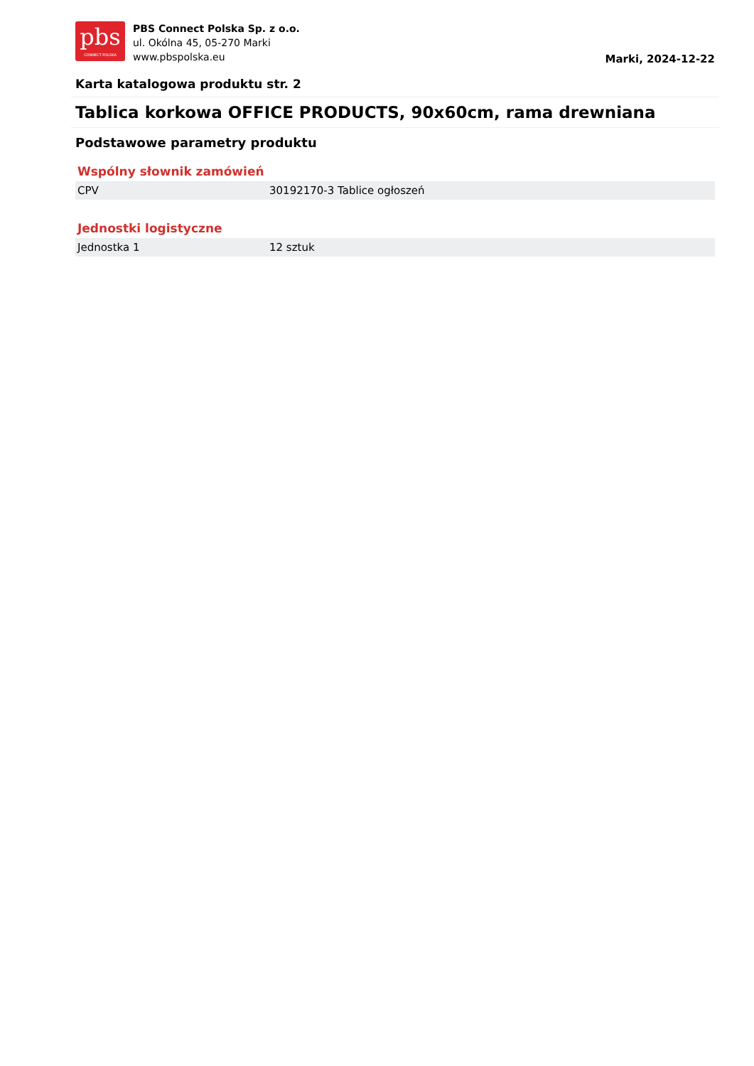pbs
CONNECT POLSKA
PBS Connect Polska Sp. z o.o.
ul. Okólna 45, 05-270 Marki
www.pbspolska.eu
Marki, 2024-12-22
Karta katalogowa produktu str. 2
Tablica korkowa OFFICE PRODUCTS, 90x60cm, rama drewniana
Podstawowe parametry produktu
Wspólny słownik zamówień
| CPV | 30192170-3 Tablice ogłoszeń |
Jednostki logistyczne
| Jednostka 1 | 12 sztuk |